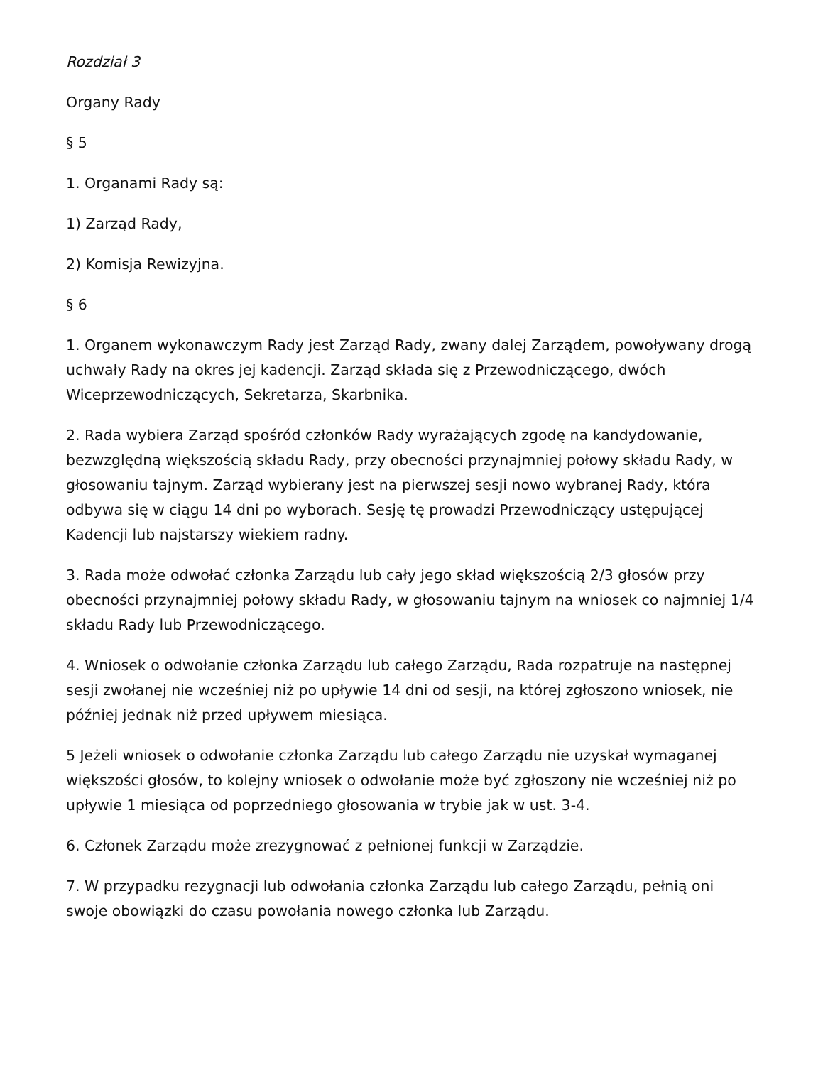Rozdział 3
Organy Rady
§ 5
1. Organami Rady są:
1) Zarząd Rady,
2) Komisja Rewizyjna.
§ 6
1. Organem wykonawczym Rady jest Zarząd Rady, zwany dalej Zarządem, powoływany drogą uchwały Rady na okres jej kadencji. Zarząd składa się z Przewodniczącego, dwóch Wiceprzewodniczących, Sekretarza, Skarbnika.
2. Rada wybiera Zarząd spośród członków Rady wyrażających zgodę na kandydowanie, bezwzględną większością składu Rady, przy obecności przynajmniej połowy składu Rady, w głosowaniu tajnym. Zarząd wybierany jest na pierwszej sesji nowo wybranej Rady, która odbywa się w ciągu 14 dni po wyborach. Sesję tę prowadzi Przewodniczący ustępującej Kadencji lub najstarszy wiekiem radny.
3. Rada może odwołać członka Zarządu lub cały jego skład większością 2/3 głosów przy obecności przynajmniej połowy składu Rady, w głosowaniu tajnym na wniosek co najmniej 1/4 składu Rady lub Przewodniczącego.
4. Wniosek o odwołanie członka Zarządu lub całego Zarządu, Rada rozpatruje na następnej sesji zwołanej nie wcześniej niż po upływie 14 dni od sesji, na której zgłoszono wniosek, nie później jednak niż przed upływem miesiąca.
5 Jeżeli wniosek o odwołanie członka Zarządu lub całego Zarządu nie uzyskał wymaganej większości głosów, to kolejny wniosek o odwołanie może być zgłoszony nie wcześniej niż po upływie 1 miesiąca od poprzedniego głosowania w trybie jak w ust. 3-4.
6. Członek Zarządu może zrezygnować z pełnionej funkcji w Zarządzie.
7. W przypadku rezygnacji lub odwołania członka Zarządu lub całego Zarządu, pełnią oni swoje obowiązki do czasu powołania nowego członka lub Zarządu.